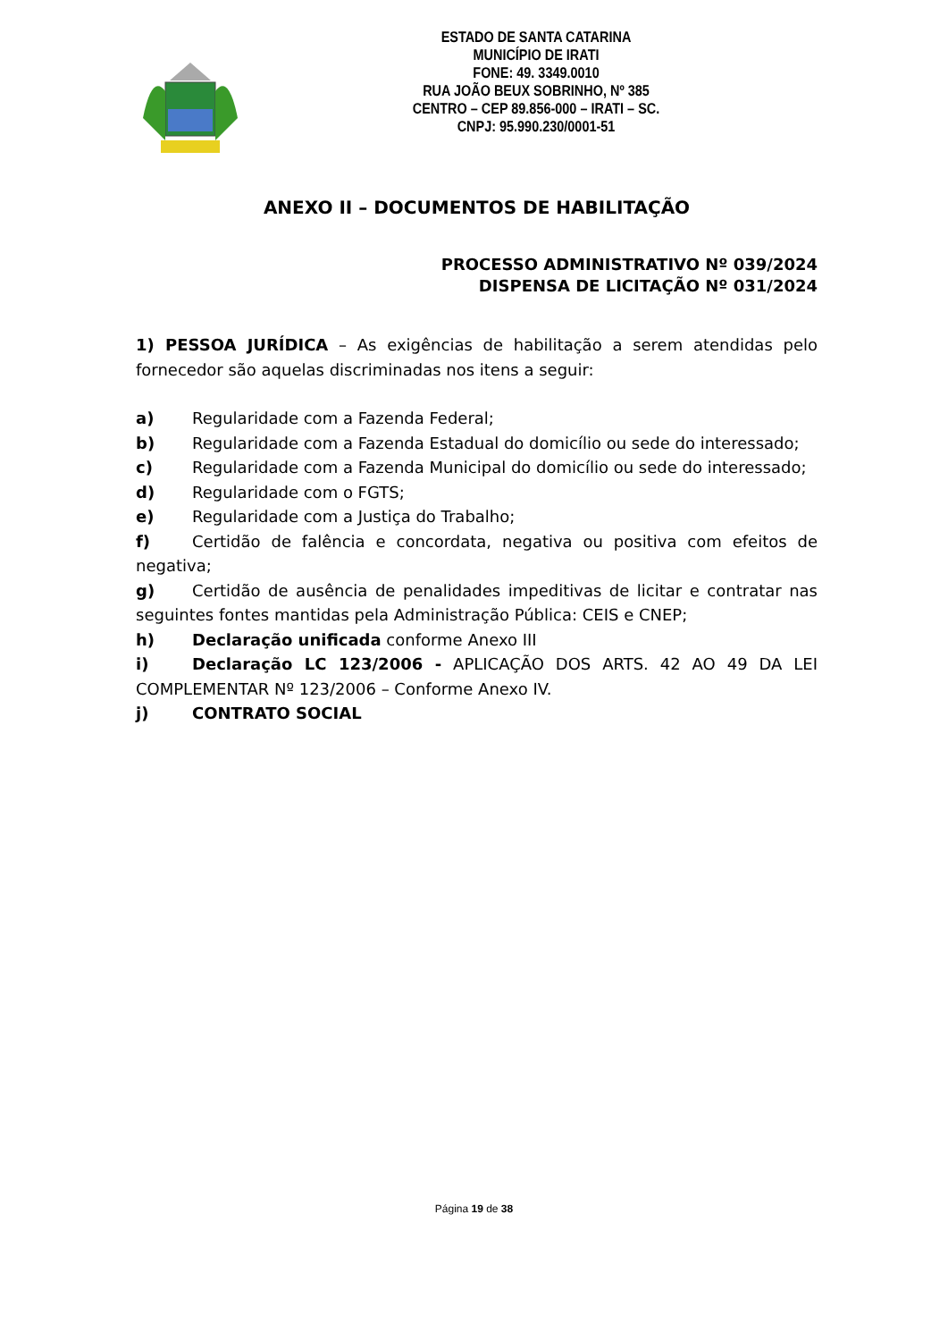ESTADO DE SANTA CATARINA
MUNICÍPIO DE IRATI
FONE: 49. 3349.0010
RUA JOÃO BEUX SOBRINHO, Nº 385
CENTRO – CEP 89.856-000 – IRATI – SC.
CNPJ: 95.990.230/0001-51
ANEXO II – DOCUMENTOS DE HABILITAÇÃO
PROCESSO ADMINISTRATIVO Nº 039/2024
DISPENSA DE LICITAÇÃO Nº 031/2024
1) PESSOA JURÍDICA – As exigências de habilitação a serem atendidas pelo fornecedor são aquelas discriminadas nos itens a seguir:
a) Regularidade com a Fazenda Federal;
b) Regularidade com a Fazenda Estadual do domicílio ou sede do interessado;
c) Regularidade com a Fazenda Municipal do domicílio ou sede do interessado;
d) Regularidade com o FGTS;
e) Regularidade com a Justiça do Trabalho;
f) Certidão de falência e concordata, negativa ou positiva com efeitos de negativa;
g) Certidão de ausência de penalidades impeditivas de licitar e contratar nas seguintes fontes mantidas pela Administração Pública: CEIS e CNEP;
h) Declaração unificada conforme Anexo III
i) Declaração LC 123/2006 - APLICAÇÃO DOS ARTS. 42 AO 49 DA LEI COMPLEMENTAR Nº 123/2006 – Conforme Anexo IV.
j) CONTRATO SOCIAL
Página 19 de 38